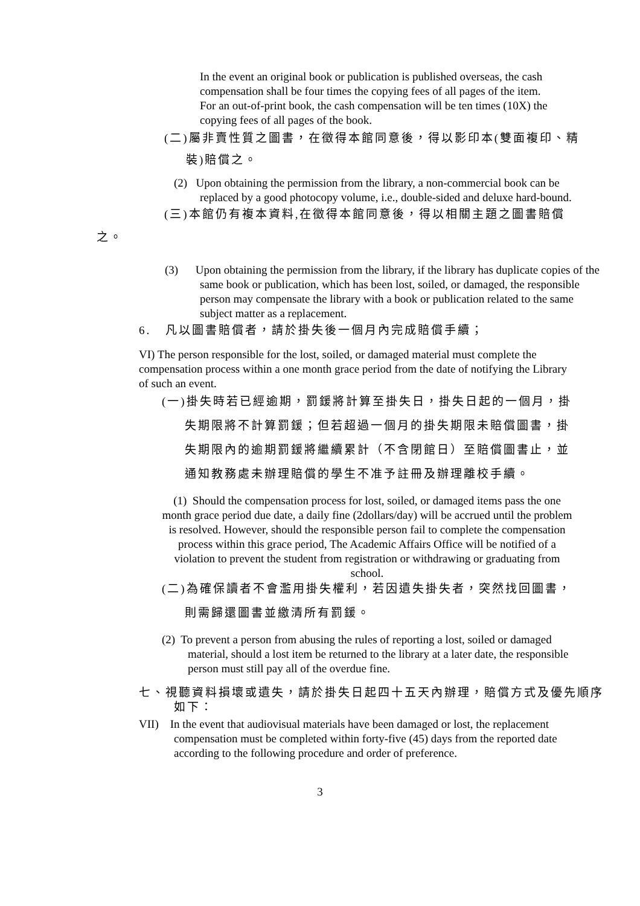In the event an original book or publication is published overseas, the cash compensation shall be four times the copying fees of all pages of the item.
For an out-of-print book, the cash compensation will be ten times (10X) the copying fees of all pages of the book.
(二)屬非賣性質之圖書，在徵得本館同意後，得以影印本(雙面複印、精
裝)賠償之。
(2) Upon obtaining the permission from the library, a non-commercial book can be replaced by a good photocopy volume, i.e., double-sided and deluxe hard-bound.
(三)本館仍有複本資料,在徵得本館同意後，得以相關主題之圖書賠償
之。
(3) Upon obtaining the permission from the library, if the library has duplicate copies of the same book or publication, which has been lost, soiled, or damaged, the responsible person may compensate the library with a book or publication related to the same subject matter as a replacement.
6. 凡以圖書賠償者，請於掛失後一個月內完成賠償手續；
VI) The person responsible for the lost, soiled, or damaged material must complete the compensation process within a one month grace period from the date of notifying the Library of such an event.
(一)掛失時若已經逾期，罰鍰將計算至掛失日，掛失日起的一個月，掛
失期限將不計算罰鍰；但若超過一個月的掛失期限未賠償圖書，掛
失期限內的逾期罰鍰將繼續累計（不含閉館日）至賠償圖書止，並
通知教務處未辦理賠償的學生不准予註冊及辦理離校手續。
(1) Should the compensation process for lost, soiled, or damaged items pass the one month grace period due date, a daily fine (2dollars/day) will be accrued until the problem is resolved. However, should the responsible person fail to complete the compensation process within this grace period, The Academic Affairs Office will be notified of a violation to prevent the student from registration or withdrawing or graduating from school.
(二)為確保讀者不會濫用掛失權利，若因遺失掛失者，突然找回圖書，
則需歸還圖書並繳清所有罰鍰。
(2) To prevent a person from abusing the rules of reporting a lost, soiled or damaged material, should a lost item be returned to the library at a later date, the responsible person must still pay all of the overdue fine.
七、視聽資料損壞或遺失，請於掛失日起四十五天內辦理，賠償方式及優先順序如下：
VII) In the event that audiovisual materials have been damaged or lost, the replacement compensation must be completed within forty-five (45) days from the reported date according to the following procedure and order of preference.
3